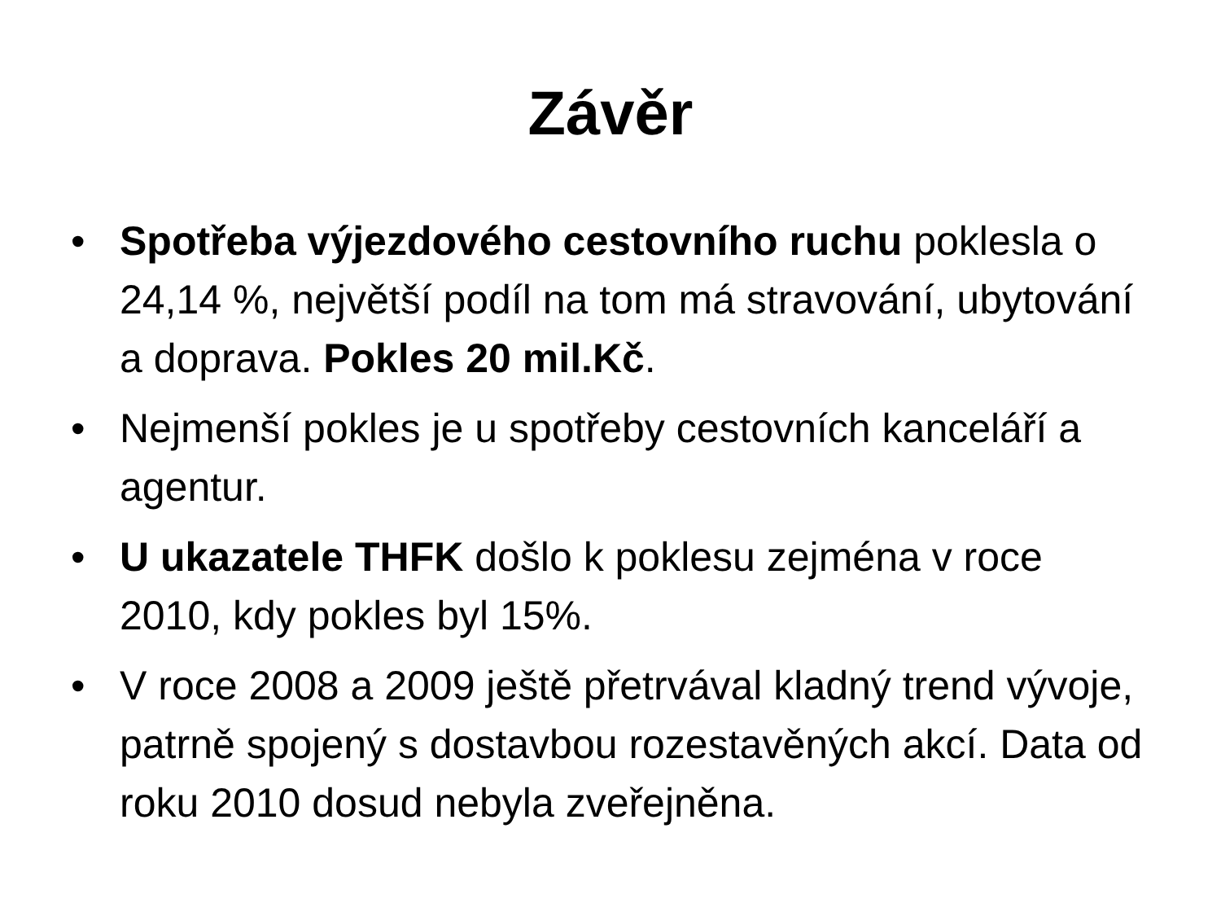Závěr
• Spotřeba výjezdového cestovního ruchu poklesla o 24,14 %, největší podíl na tom má stravování, ubytování a doprava. Pokles 20 mil.Kč.
• Nejmenší pokles je u spotřeby cestovních kanceláří a agentur.
• U ukazatele THFK došlo k poklesu zejména v roce 2010, kdy pokles byl 15%.
• V roce 2008 a 2009 ještě přetrvával kladný trend vývoje, patrně spojený s dostavbou rozestavěných akcí. Data od roku 2010 dosud nebyla zveřejněna.